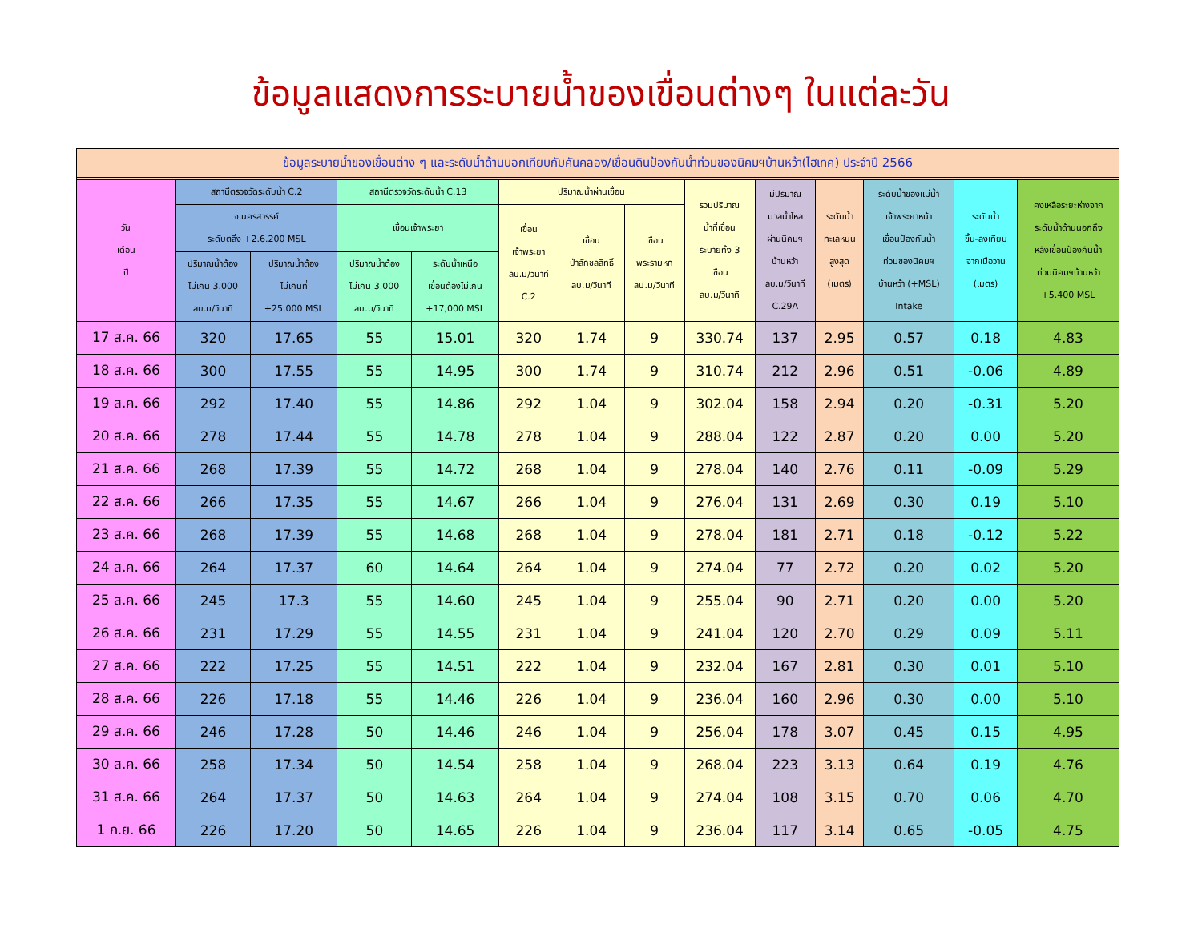ข้อมูลแสดงการระบายน้ำของเขื่อนต่างๆ ในแต่ละวัน
ข้อมูลระบายน้ำของเขื่อนต่าง ๆ และระดับน้ำด้านนอกเทียบกับคันคลอง/เขื่อนดินป้องกันน้ำท่วมของนิคมฯบ้านหว้า(ไฮเทค) ประจำปี 2566
| วัน เดือน ปี | สถานีตรวจวัดระดับน้ำ C.2 | | สถานีตรวจวัดระดับน้ำ C.13 | | ปริมาณน้ำผ่านเขื่อน | | | รวมปริมาณ น้ำที่เขื่อน ระบายทั้ง 3 เขื่อน ลบ.ม/วินาที | มีปริมาณ มวลน้ำไหล ผ่านนิคมฯ บ้านหว้า ลบ.ม/วินาที C.29A | ระดับน้ำ ทะเลหนุน สูงสุด (เมตร) | ระดับน้ำของแม่น้ำ เจ้าพระยาหน้า เขื่อนป้องกันน้ำ ท่วมของนิคมฯ บ้านหว้า (+MSL) Intake | ระดับน้ำ ขึ้น-ลงเทียบ จากเมื่อวาน (เมตร) | คงเหลือระยะห่างจาก ระดับน้ำด้านนอกถึง หลังเขื่อนป้องกันน้ำ ท่วมนิคมฯบ้านหว้า +5.400 MSL |
| --- | --- | --- | --- | --- | --- | --- | --- | --- | --- | --- | --- | --- | --- |
| | จ.นครสวรรค์ ระดับตลิ่ง +2.6.200 MSL | | เขื่อนเจ้าพระยา | | เขื่อน เจ้าพระยา ลบ.ม/วินาที C.2 | เขื่อน ป่าสักชลสิทธิ์ ลบ.ม/วินาที | เขื่อน พระรามหก ลบ.ม/วินาที | | | | | | |
| | ปริมาณน้ำต้อง ไม่เกิน 3.000 ลบ.ม/วินาที | ปริมาณน้ำต้อง ไม่เกินที่ +25,000 MSL | ปริมาณน้ำต้อง ไม่เกิน 3.000 ลบ.ม/วินาที | ระดับน้ำเหนือ เขื่อนต้องไม่เกิน +17,000 MSL | | | | | | | | | |
| 17 ส.ค. 66 | 320 | 17.65 | 55 | 15.01 | 320 | 1.74 | 9 | 330.74 | 137 | 2.95 | 0.57 | 0.18 | 4.83 |
| 18 ส.ค. 66 | 300 | 17.55 | 55 | 14.95 | 300 | 1.74 | 9 | 310.74 | 212 | 2.96 | 0.51 | -0.06 | 4.89 |
| 19 ส.ค. 66 | 292 | 17.40 | 55 | 14.86 | 292 | 1.04 | 9 | 302.04 | 158 | 2.94 | 0.20 | -0.31 | 5.20 |
| 20 ส.ค. 66 | 278 | 17.44 | 55 | 14.78 | 278 | 1.04 | 9 | 288.04 | 122 | 2.87 | 0.20 | 0.00 | 5.20 |
| 21 ส.ค. 66 | 268 | 17.39 | 55 | 14.72 | 268 | 1.04 | 9 | 278.04 | 140 | 2.76 | 0.11 | -0.09 | 5.29 |
| 22 ส.ค. 66 | 266 | 17.35 | 55 | 14.67 | 266 | 1.04 | 9 | 276.04 | 131 | 2.69 | 0.30 | 0.19 | 5.10 |
| 23 ส.ค. 66 | 268 | 17.39 | 55 | 14.68 | 268 | 1.04 | 9 | 278.04 | 181 | 2.71 | 0.18 | -0.12 | 5.22 |
| 24 ส.ค. 66 | 264 | 17.37 | 60 | 14.64 | 264 | 1.04 | 9 | 274.04 | 77 | 2.72 | 0.20 | 0.02 | 5.20 |
| 25 ส.ค. 66 | 245 | 17.3 | 55 | 14.60 | 245 | 1.04 | 9 | 255.04 | 90 | 2.71 | 0.20 | 0.00 | 5.20 |
| 26 ส.ค. 66 | 231 | 17.29 | 55 | 14.55 | 231 | 1.04 | 9 | 241.04 | 120 | 2.70 | 0.29 | 0.09 | 5.11 |
| 27 ส.ค. 66 | 222 | 17.25 | 55 | 14.51 | 222 | 1.04 | 9 | 232.04 | 167 | 2.81 | 0.30 | 0.01 | 5.10 |
| 28 ส.ค. 66 | 226 | 17.18 | 55 | 14.46 | 226 | 1.04 | 9 | 236.04 | 160 | 2.96 | 0.30 | 0.00 | 5.10 |
| 29 ส.ค. 66 | 246 | 17.28 | 50 | 14.46 | 246 | 1.04 | 9 | 256.04 | 178 | 3.07 | 0.45 | 0.15 | 4.95 |
| 30 ส.ค. 66 | 258 | 17.34 | 50 | 14.54 | 258 | 1.04 | 9 | 268.04 | 223 | 3.13 | 0.64 | 0.19 | 4.76 |
| 31 ส.ค. 66 | 264 | 17.37 | 50 | 14.63 | 264 | 1.04 | 9 | 274.04 | 108 | 3.15 | 0.70 | 0.06 | 4.70 |
| 1 ก.ย. 66 | 226 | 17.20 | 50 | 14.65 | 226 | 1.04 | 9 | 236.04 | 117 | 3.14 | 0.65 | -0.05 | 4.75 |